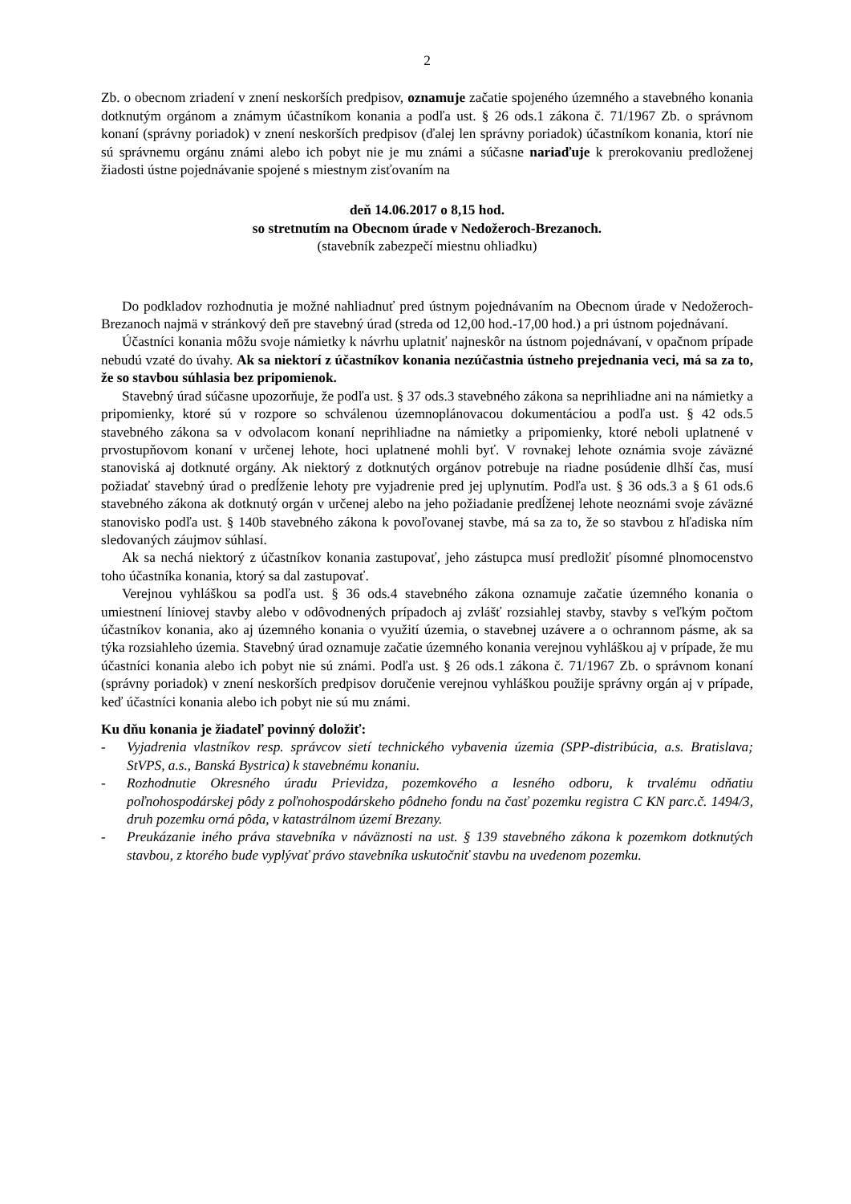2
Zb. o obecnom zriadení v znení neskorších predpisov, oznamuje začatie spojeného územného a stavebného konania dotknutým orgánom a známym účastníkom konania a podľa ust. § 26 ods.1 zákona č. 71/1967 Zb. o správnom konaní (správny poriadok) v znení neskorších predpisov (ďalej len správny poriadok) účastníkom konania, ktorí nie sú správnemu orgánu známi alebo ich pobyt nie je mu známi a súčasne nariaďuje k prerokovaniu predloženej žiadosti ústne pojednávanie spojené s miestnym zisťovaním na
deň 14.06.2017 o 8,15 hod.
so stretnutím na Obecnom úrade v Nedožeroch-Brezanoch.
(stavebník zabezpečí miestnu ohliadku)
Do podkladov rozhodnutia je možné nahliadnuť pred ústnym pojednávaním na Obecnom úrade v Nedožeroch-Brezanoch najmä v stránkový deň pre stavebný úrad (streda od 12,00 hod.-17,00 hod.) a pri ústnom pojednávaní.
Účastníci konania môžu svoje námietky k návrhu uplatniť najneskôr na ústnom pojednávaní, v opačnom prípade nebudú vzaté do úvahy. Ak sa niektorí z účastníkov konania nezúčastnia ústneho prejednania veci, má sa za to, že so stavbou súhlasia bez pripomienok.
Stavebný úrad súčasne upozorňuje, že podľa ust. § 37 ods.3 stavebného zákona sa neprihliadne ani na námietky a pripomienky, ktoré sú v rozpore so schválenou územnoplánovacou dokumentáciou a podľa ust. § 42 ods.5 stavebného zákona sa v odvolacom konaní neprihliadne na námietky a pripomienky, ktoré neboli uplatnené v prvostupňovom konaní v určenej lehote, hoci uplatnené mohli byť. V rovnakej lehote oznámia svoje záväzné stanoviská aj dotknuté orgány. Ak niektorý z dotknutých orgánov potrebuje na riadne posúdenie dlhší čas, musí požiadať stavebný úrad o predĺženie lehoty pre vyjadrenie pred jej uplynutím. Podľa ust. § 36 ods.3 a § 61 ods.6 stavebného zákona ak dotknutý orgán v určenej alebo na jeho požiadanie predĺženej lehote neoznámi svoje záväzné stanovisko podľa ust. § 140b stavebného zákona k povoľovanej stavbe, má sa za to, že so stavbou z hľadiska ním sledovaných záujmov súhlasí.
Ak sa nechá niektorý z účastníkov konania zastupovať, jeho zástupca musí predložiť písomné plnomocenstvo toho účastníka konania, ktorý sa dal zastupovať.
Verejnou vyhláškou sa podľa ust. § 36 ods.4 stavebného zákona oznamuje začatie územného konania o umiestnení líniovej stavby alebo v odôvodnených prípadoch aj zvlášť rozsiahlej stavby, stavby s veľkým počtom účastníkov konania, ako aj územného konania o využití územia, o stavebnej uzávere a o ochrannom pásme, ak sa týka rozsiahleho územia. Stavebný úrad oznamuje začatie územného konania verejnou vyhláškou aj v prípade, že mu účastníci konania alebo ich pobyt nie sú známi. Podľa ust. § 26 ods.1 zákona č. 71/1967 Zb. o správnom konaní (správny poriadok) v znení neskorších predpisov doručenie verejnou vyhláškou použije správny orgán aj v prípade, keď účastníci konania alebo ich pobyt nie sú mu známi.
Ku dňu konania je žiadateľ povinný doložiť:
- Vyjadrenia vlastníkov resp. správcov sietí technického vybavenia územia (SPP-distribúcia, a.s. Bratislava; StVPS, a.s., Banská Bystrica) k stavebnému konaniu.
- Rozhodnutie Okresného úradu Prievidza, pozemkového a lesného odboru, k trvalému odňatiu poľnohospodárskej pôdy z poľnohospodárskeho pôdneho fondu na časť pozemku registra C KN parc.č. 1494/3, druh pozemku orná pôda, v katastrálnom území Brezany.
- Preukázanie iného práva stavebníka v náväznosti na ust. § 139 stavebného zákona k pozemkom dotknutých stavbou, z ktorého bude vyplývať právo stavebníka uskutočniť stavbu na uvedenom pozemku.